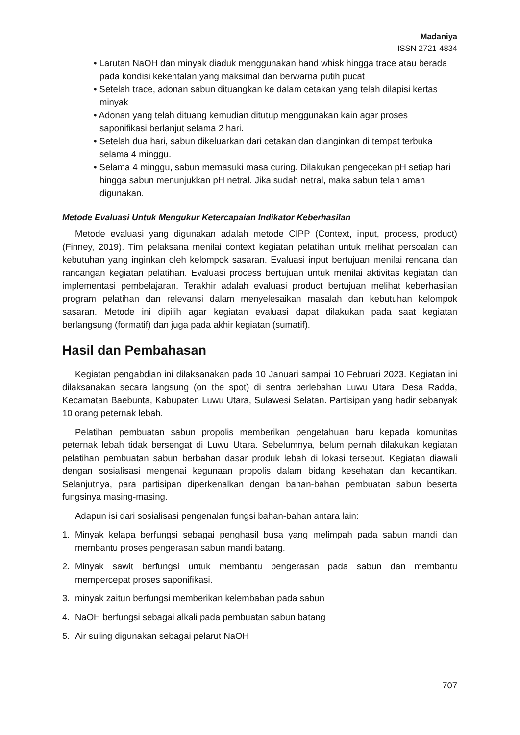Madaniya
ISSN 2721-4834
• Larutan NaOH dan minyak diaduk menggunakan hand whisk hingga trace atau berada pada kondisi kekentalan yang maksimal dan berwarna putih pucat
• Setelah trace, adonan sabun dituangkan ke dalam cetakan yang telah dilapisi kertas minyak
• Adonan yang telah dituang kemudian ditutup menggunakan kain agar proses saponifikasi berlanjut selama 2 hari.
• Setelah dua hari, sabun dikeluarkan dari cetakan dan dianginkan di tempat terbuka selama 4 minggu.
• Selama 4 minggu, sabun memasuki masa curing. Dilakukan pengecekan pH setiap hari hingga sabun menunjukkan pH netral. Jika sudah netral, maka sabun telah aman digunakan.
Metode Evaluasi Untuk Mengukur Ketercapaian Indikator Keberhasilan
Metode evaluasi yang digunakan adalah metode CIPP (Context, input, process, product) (Finney, 2019). Tim pelaksana menilai context kegiatan pelatihan untuk melihat persoalan dan kebutuhan yang inginkan oleh kelompok sasaran. Evaluasi input bertujuan menilai rencana dan rancangan kegiatan pelatihan. Evaluasi process bertujuan untuk menilai aktivitas kegiatan dan implementasi pembelajaran. Terakhir adalah evaluasi product bertujuan melihat keberhasilan program pelatihan dan relevansi dalam menyelesaikan masalah dan kebutuhan kelompok sasaran. Metode ini dipilih agar kegiatan evaluasi dapat dilakukan pada saat kegiatan berlangsung (formatif) dan juga pada akhir kegiatan (sumatif).
Hasil dan Pembahasan
Kegiatan pengabdian ini dilaksanakan pada 10 Januari sampai 10 Februari 2023. Kegiatan ini dilaksanakan secara langsung (on the spot) di sentra perlebahan Luwu Utara, Desa Radda, Kecamatan Baebunta, Kabupaten Luwu Utara, Sulawesi Selatan. Partisipan yang hadir sebanyak 10 orang peternak lebah.
Pelatihan pembuatan sabun propolis memberikan pengetahuan baru kepada komunitas peternak lebah tidak bersengat di Luwu Utara. Sebelumnya, belum pernah dilakukan kegiatan pelatihan pembuatan sabun berbahan dasar produk lebah di lokasi tersebut. Kegiatan diawali dengan sosialisasi mengenai kegunaan propolis dalam bidang kesehatan dan kecantikan. Selanjutnya, para partisipan diperkenalkan dengan bahan-bahan pembuatan sabun beserta fungsinya masing-masing.
Adapun isi dari sosialisasi pengenalan fungsi bahan-bahan antara lain:
1. Minyak kelapa berfungsi sebagai penghasil busa yang melimpah pada sabun mandi dan membantu proses pengerasan sabun mandi batang.
2. Minyak sawit berfungsi untuk membantu pengerasan pada sabun dan membantu mempercepat proses saponifikasi.
3. minyak zaitun berfungsi memberikan kelembaban pada sabun
4. NaOH berfungsi sebagai alkali pada pembuatan sabun batang
5. Air suling digunakan sebagai pelarut NaOH
707